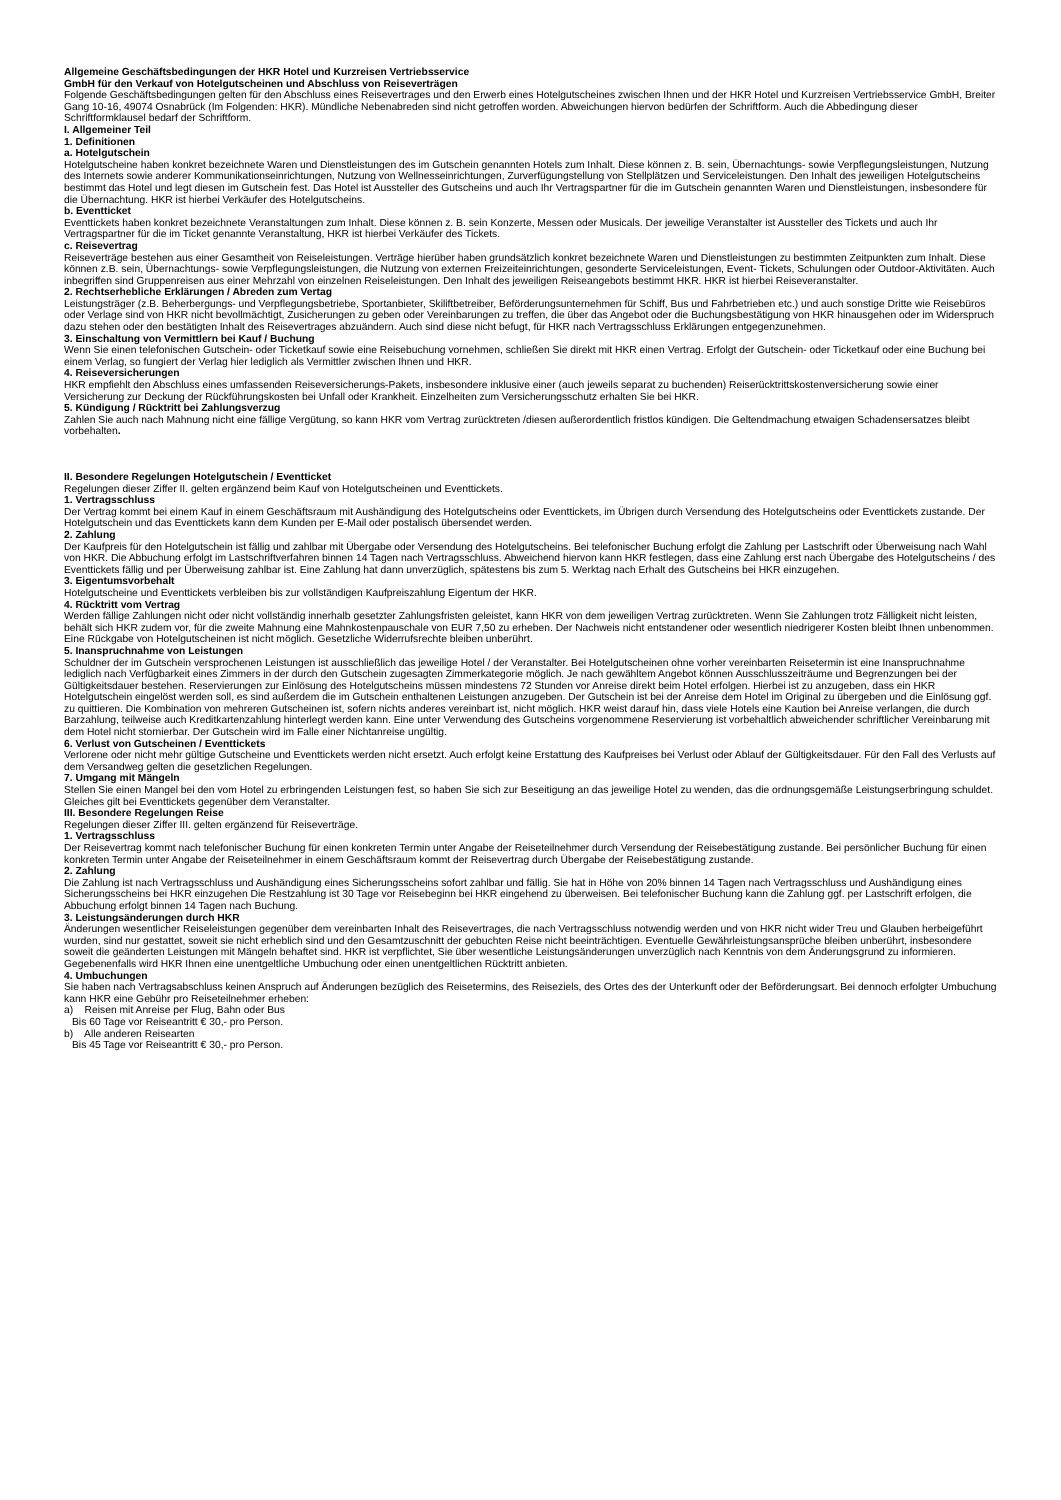Allgemeine Geschäftsbedingungen der HKR Hotel und Kurzreisen Vertriebsservice
GmbH für den Verkauf von Hotelgutscheinen und Abschluss von Reiseverträgen
Folgende Geschäftsbedingungen gelten für den Abschluss eines Reisevertrages und den Erwerb eines Hotelgutscheines zwischen Ihnen und der HKR Hotel und Kurzreisen Vertriebsservice GmbH, Breiter Gang 10-16, 49074 Osnabrück (Im Folgenden: HKR). Mündliche Nebenabreden sind nicht getroffen worden. Abweichungen hiervon bedürfen der Schriftform. Auch die Abbedingung dieser Schriftformklausel bedarf der Schriftform.
I. Allgemeiner Teil
1. Definitionen
a. Hotelgutschein
Hotelgutscheine haben konkret bezeichnete Waren und Dienstleistungen des im Gutschein genannten Hotels zum Inhalt. Diese können z. B. sein, Übernachtungs- sowie Verpflegungsleistungen, Nutzung des Internets sowie anderer Kommunikationseinrichtungen, Nutzung von Wellnesseinrichtungen, Zurverfügungstellung von Stellplätzen und Serviceleistungen. Den Inhalt des jeweiligen Hotelgutscheins bestimmt das Hotel und legt diesen im Gutschein fest. Das Hotel ist Aussteller des Gutscheins und auch Ihr Vertragspartner für die im Gutschein genannten Waren und Dienstleistungen, insbesondere für die Übernachtung. HKR ist hierbei Verkäufer des Hotelgutscheins.
b. Eventticket
Eventtickets haben konkret bezeichnete Veranstaltungen zum Inhalt. Diese können z. B. sein Konzerte, Messen oder Musicals. Der jeweilige Veranstalter ist Aussteller des Tickets und auch Ihr Vertragspartner für die im Ticket genannte Veranstaltung, HKR ist hierbei Verkäufer des Tickets.
c. Reisevertrag
Reiseverträge bestehen aus einer Gesamtheit von Reiseleistungen. Verträge hierüber haben grundsätzlich konkret bezeichnete Waren und Dienstleistungen zu bestimmten Zeitpunkten zum Inhalt. Diese können z.B. sein, Übernachtungs- sowie Verpflegungsleistungen, die Nutzung von externen Freizeiteinrichtungen, gesonderte Serviceleistungen, Event- Tickets, Schulungen oder Outdoor-Aktivitäten. Auch inbegriffen sind Gruppenreisen aus einer Mehrzahl von einzelnen Reiseleistungen. Den Inhalt des jeweiligen Reiseangebots bestimmt HKR. HKR ist hierbei Reiseveranstalter.
2. Rechtserhebliche Erklärungen / Abreden zum Vertag
Leistungsträger (z.B. Beherbergungs- und Verpflegungsbetriebe, Sportanbieter, Skiliftbetreiber, Beförderungsunternehmen für Schiff, Bus und Fahrbetrieben etc.) und auch sonstige Dritte wie Reisebüros oder Verlage sind von HKR nicht bevollmächtigt, Zusicherungen zu geben oder Vereinbarungen zu treffen, die über das Angebot oder die Buchungsbestätigung von HKR hinausgehen oder im Widerspruch dazu stehen oder den bestätigten Inhalt des Reisevertrages abzuändern. Auch sind diese nicht befugt, für HKR nach Vertragsschluss Erklärungen entgegenzunehmen.
3. Einschaltung von Vermittlern bei Kauf / Buchung
Wenn Sie einen telefonischen Gutschein- oder Ticketkauf sowie eine Reisebuchung vornehmen, schließen Sie direkt mit HKR einen Vertrag. Erfolgt der Gutschein- oder Ticketkauf oder eine Buchung bei einem Verlag, so fungiert der Verlag hier lediglich als Vermittler zwischen Ihnen und HKR.
4. Reiseversicherungen
HKR empfiehlt den Abschluss eines umfassenden Reiseversicherungs-Pakets, insbesondere inklusive einer (auch jeweils separat zu buchenden) Reiserücktrittskostenversicherung sowie einer Versicherung zur Deckung der Rückführungskosten bei Unfall oder Krankheit. Einzelheiten zum Versicherungsschutz erhalten Sie bei HKR.
5. Kündigung / Rücktritt bei Zahlungsverzug
Zahlen Sie auch nach Mahnung nicht eine fällige Vergütung, so kann HKR vom Vertrag zurücktreten /diesen außerordentlich fristlos kündigen. Die Geltendmachung etwaigen Schadensersatzes bleibt vorbehalten.
II. Besondere Regelungen Hotelgutschein / Eventticket
Regelungen dieser Ziffer II. gelten ergänzend beim Kauf von Hotelgutscheinen und Eventtickets.
1. Vertragsschluss
Der Vertrag kommt bei einem Kauf in einem Geschäftsraum mit Aushändigung des Hotelgutscheins oder Eventtickets, im Übrigen durch Versendung des Hotelgutscheins oder Eventtickets zustande. Der Hotelgutschein und das Eventtickets kann dem Kunden per E-Mail oder postalisch übersendet werden.
2. Zahlung
Der Kaufpreis für den Hotelgutschein ist fällig und zahlbar mit Übergabe oder Versendung des Hotelgutscheins. Bei telefonischer Buchung erfolgt die Zahlung per Lastschrift oder Überweisung nach Wahl von HKR. Die Abbuchung erfolgt im Lastschriftverfahren binnen 14 Tagen nach Vertragsschluss. Abweichend hiervon kann HKR festlegen, dass eine Zahlung erst nach Übergabe des Hotelgutscheins / des Eventtickets fällig und per Überweisung zahlbar ist. Eine Zahlung hat dann unverzüglich, spätestens bis zum 5. Werktag nach Erhalt des Gutscheins bei HKR einzugehen.
3. Eigentumsvorbehalt
Hotelgutscheine und Eventtickets verbleiben bis zur vollständigen Kaufpreiszahlung Eigentum der HKR.
4. Rücktritt vom Vertrag
Werden fällige Zahlungen nicht oder nicht vollständig innerhalb gesetzter Zahlungsfristen geleistet, kann HKR von dem jeweiligen Vertrag zurücktreten. Wenn Sie Zahlungen trotz Fälligkeit nicht leisten, behält sich HKR zudem vor, für die zweite Mahnung eine Mahnkostenpauschale von EUR 7,50 zu erheben. Der Nachweis nicht entstandener oder wesentlich niedrigerer Kosten bleibt Ihnen unbenommen. Eine Rückgabe von Hotelgutscheinen ist nicht möglich. Gesetzliche Widerrufsrechte bleiben unberührt.
5. Inanspruchnahme von Leistungen
Schuldner der im Gutschein versprochenen Leistungen ist ausschließlich das jeweilige Hotel / der Veranstalter. Bei Hotelgutscheinen ohne vorher vereinbarten Reisetermin ist eine Inanspruchnahme lediglich nach Verfügbarkeit eines Zimmers in der durch den Gutschein zugesagten Zimmerkategorie möglich. Je nach gewähltem Angebot können Ausschlusszeiträume und Begrenzungen bei der Gültigkeitsdauer bestehen. Reservierungen zur Einlösung des Hotelgutscheins müssen mindestens 72 Stunden vor Anreise direkt beim Hotel erfolgen. Hierbei ist zu anzugeben, dass ein HKR Hotelgutschein eingelöst werden soll, es sind außerdem die im Gutschein enthaltenen Leistungen anzugeben. Der Gutschein ist bei der Anreise dem Hotel im Original zu übergeben und die Einlösung ggf. zu quittieren. Die Kombination von mehreren Gutscheinen ist, sofern nichts anderes vereinbart ist, nicht möglich. HKR weist darauf hin, dass viele Hotels eine Kaution bei Anreise verlangen, die durch Barzahlung, teilweise auch Kreditkartenzahlung hinterlegt werden kann. Eine unter Verwendung des Gutscheins vorgenommene Reservierung ist vorbehaltlich abweichender schriftlicher Vereinbarung mit dem Hotel nicht stornierbar. Der Gutschein wird im Falle einer Nichtanreise ungültig.
6. Verlust von Gutscheinen / Eventtickets
Verlorene oder nicht mehr gültige Gutscheine und Eventtickets werden nicht ersetzt. Auch erfolgt keine Erstattung des Kaufpreises bei Verlust oder Ablauf der Gültigkeitsdauer. Für den Fall des Verlusts auf dem Versandweg gelten die gesetzlichen Regelungen.
7. Umgang mit Mängeln
Stellen Sie einen Mangel bei den vom Hotel zu erbringenden Leistungen fest, so haben Sie sich zur Beseitigung an das jeweilige Hotel zu wenden, das die ordnungsgemäße Leistungserbringung schuldet. Gleiches gilt bei Eventtickets gegenüber dem Veranstalter.
III. Besondere Regelungen Reise
Regelungen dieser Ziffer III. gelten ergänzend für Reiseverträge.
1. Vertragsschluss
Der Reisevertrag kommt nach telefonischer Buchung für einen konkreten Termin unter Angabe der Reiseteilnehmer durch Versendung der Reisebestätigung zustande. Bei persönlicher Buchung für einen konkreten Termin unter Angabe der Reiseteilnehmer in einem Geschäftsraum kommt der Reisevertrag durch Übergabe der Reisebestätigung zustande.
2. Zahlung
Die Zahlung ist nach Vertragsschluss und Aushändigung eines Sicherungsscheins sofort zahlbar und fällig. Sie hat in Höhe von 20% binnen 14 Tagen nach Vertragsschluss und Aushändigung eines Sicherungsscheins bei HKR einzugehen Die Restzahlung ist 30 Tage vor Reisebeginn bei HKR eingehend zu überweisen. Bei telefonischer Buchung kann die Zahlung ggf. per Lastschrift erfolgen, die Abbuchung erfolgt binnen 14 Tagen nach Buchung.
3. Leistungsänderungen durch HKR
Änderungen wesentlicher Reiseleistungen gegenüber dem vereinbarten Inhalt des Reisevertrages, die nach Vertragsschluss notwendig werden und von HKR nicht wider Treu und Glauben herbeigeführt wurden, sind nur gestattet, soweit sie nicht erheblich sind und den Gesamtzuschnitt der gebuchten Reise nicht beeinträchtigen. Eventuelle Gewährleistungsansprüche bleiben unberührt, insbesondere soweit die geänderten Leistungen mit Mängeln behaftet sind. HKR ist verpflichtet, Sie über wesentliche Leistungsänderungen unverzüglich nach Kenntnis von dem Änderungsgrund zu informieren. Gegebenenfalls wird HKR Ihnen eine unentgeltliche Umbuchung oder einen unentgeltlichen Rücktritt anbieten.
4. Umbuchungen
Sie haben nach Vertragsabschluss keinen Anspruch auf Änderungen bezüglich des Reisetermins, des Reiseziels, des Ortes des der Unterkunft oder der Beförderungsart. Bei dennoch erfolgter Umbuchung kann HKR eine Gebühr pro Reiseteilnehmer erheben:
a) Reisen mit Anreise per Flug, Bahn oder Bus
Bis 60 Tage vor Reiseantritt € 30,- pro Person.
b) Alle anderen Reisearten
Bis 45 Tage vor Reiseantritt € 30,- pro Person.